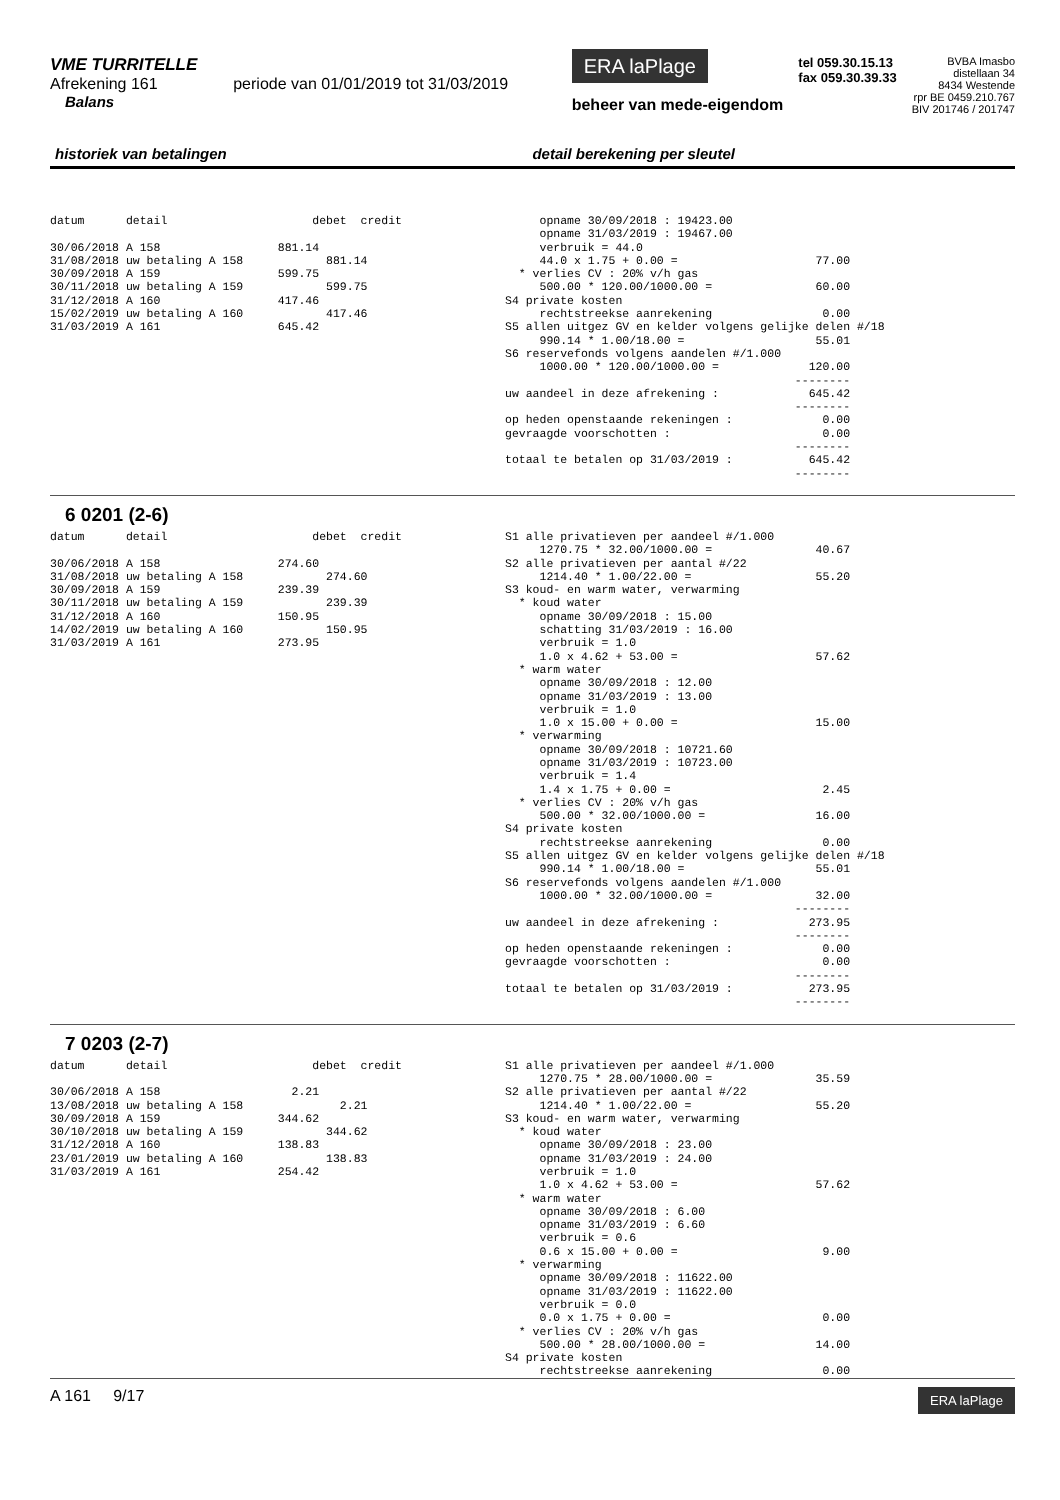VME TURRITELLE
Afrekening 161 periode van 01/01/2019 tot 31/03/2019
Balans
ERA laPlage
beheer van mede-eigendom
tel 059.30.15.13
fax 059.30.39.33
BVBA Imasbo
distellaan 34
8434 Westende
rpr BE 0459.210.767
BIV 201746 / 201747
historiek van betalingen detail berekening per sleutel
datum detail debet credit 30/06/2018 A 158 881.14 31/08/2018 uw betaling A 158 881.14 30/09/2018 A 159 599.75 30/11/2018 uw betaling A 159 599.75 31/12/2018 A 160 417.46 15/02/2019 uw betaling A 160 417.46 31/03/2019 A 161 645.42
opname 30/09/2018 : 19423.00 opname 31/03/2019 : 19467.00 verbruik = 44.0 44.0 x 1.75 + 0.00 = 77.00 * verlies CV : 20% v/h gas 500.00 * 120.00/1000.00 = 60.00 S4 private kosten rechtstreekse aanrekening 0.00 S5 allen uitgez GV en kelder volgens gelijke delen #/18 990.14 * 1.00/18.00 = 55.01 S6 reservefonds volgens aandelen #/1.000 1000.00 * 120.00/1000.00 = 120.00 -------- uw aandeel in deze afrekening : 645.42 -------- op heden openstaande rekeningen : 0.00 gevraagde voorschotten : 0.00 -------- totaal te betalen op 31/03/2019 : 645.42 --------
6 0201 (2-6)
datum detail debet credit 30/06/2018 A 158 274.60 31/08/2018 uw betaling A 158 274.60 30/09/2018 A 159 239.39 30/11/2018 uw betaling A 159 239.39 31/12/2018 A 160 150.95 14/02/2019 uw betaling A 160 150.95 31/03/2019 A 161 273.95
S1 alle privatieven per aandeel #/1.000 1270.75 * 32.00/1000.00 = 40.67 S2 alle privatieven per aantal #/22 1214.40 * 1.00/22.00 = 55.20 S3 koud- en warm water, verwarming * koud water opname 30/09/2018 : 15.00 schatting 31/03/2019 : 16.00 verbruik = 1.0 1.0 x 4.62 + 53.00 = 57.62 * warm water opname 30/09/2018 : 12.00 opname 31/03/2019 : 13.00 verbruik = 1.0 1.0 x 15.00 + 0.00 = 15.00 * verwarming opname 30/09/2018 : 10721.60 opname 31/03/2019 : 10723.00 verbruik = 1.4 1.4 x 1.75 + 0.00 = 2.45 * verlies CV : 20% v/h gas 500.00 * 32.00/1000.00 = 16.00 S4 private kosten rechtstreekse aanrekening 0.00 S5 allen uitgez GV en kelder volgens gelijke delen #/18 990.14 * 1.00/18.00 = 55.01 S6 reservefonds volgens aandelen #/1.000 1000.00 * 32.00/1000.00 = 32.00 -------- uw aandeel in deze afrekening : 273.95 -------- op heden openstaande rekeningen : 0.00 gevraagde voorschotten : 0.00 -------- totaal te betalen op 31/03/2019 : 273.95 --------
7 0203 (2-7)
datum detail debet credit 30/06/2018 A 158 2.21 13/08/2018 uw betaling A 158 2.21 30/09/2018 A 159 344.62 30/10/2018 uw betaling A 159 344.62 31/12/2018 A 160 138.83 23/01/2019 uw betaling A 160 138.83 31/03/2019 A 161 254.42
S1 alle privatieven per aandeel #/1.000 1270.75 * 28.00/1000.00 = 35.59 S2 alle privatieven per aantal #/22 1214.40 * 1.00/22.00 = 55.20 S3 koud- en warm water, verwarming * koud water opname 30/09/2018 : 23.00 opname 31/03/2019 : 24.00 verbruik = 1.0 1.0 x 4.62 + 53.00 = 57.62 * warm water opname 30/09/2018 : 6.00 opname 31/03/2019 : 6.60 verbruik = 0.6 0.6 x 15.00 + 0.00 = 9.00 * verwarming opname 30/09/2018 : 11622.00 opname 31/03/2019 : 11622.00 verbruik = 0.0 0.0 x 1.75 + 0.00 = 0.00 * verlies CV : 20% v/h gas 500.00 * 28.00/1000.00 = 14.00 S4 private kosten rechtstreekse aanrekening 0.00
A 161 9/17 ERA laPlage